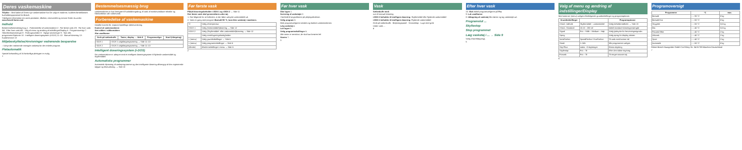Deres vaskemaskine
Tillykke – Med købet af Deres nye vaskemaskine har De valgt et moderne, kvalitets førsteklasses husholdningsprodukt fra Bosch.
Yderligere information om vores produkter, tilbehør, reservedele og service finder du under: www.bosch-home.com
Indhold
Bestemmelsesmæssig brug 1 · Forberedelse af vaskemaskine 2 · Før første vask 2/3 · Før hver vask 3/4 · Efter hver vask 4/5 · Valg af menu og ændring af indstillinger/Display 6 · Programoversigt 7 · Sikkerhedsanvisninger 8 · Forbrugsværdier 8 · Vigtige anvisninger 9 · Tips mht. programmer/Optioner 10 · Intelligent doseringssystem (i-DOS) 11–13 · Manuel dosering 13 · Kundeservice 13
Miljøbeskyttelse/Anvisninger vedrørende besparelse
– Udnyt den maksimale mængde vasketøj for det enkelte program.
Pletautomatik
Speciel behandling af 16 forskellige pletttyper er mulig.
1
Bestemmelsesmæssig brug
vaskemaskinen er kun beregnet til husholdningsbrug, til vask af maskinvaskbare tekstiler og håndvaskbar uld i vaskevand.
Forberedelse af vaskemaskine
Installer korrekt iht. separat Opstillings-/pleievanisning.
Kontrol af vaskemaskinen
Sæt stikket i stikkontakten
Åbn vandhanen
| Greb på sæbeskuffe | Taster, display → Side 6 | Programvælger | Start/ (tilægning) |
| --- | --- | --- | --- |
| i-DOS 1 | i-DOS 1 valgt/lægningsvisning → Side 11–13 |
| i-DOS 2 | i-DOS 2 valgt/lægningsvisning → Side 11–13 |
Intelligent doseringssystem (i-DOS)
Din vaskemaskine er udstyret med et intelligent doseringssystem til flydende vaskemiddel og skyllemiddel.
Automatiske programmer
Automatisk tilpasning af vaskeprogrammet og den intelligente dosering afhængigt af den registrerede tøjtype og tilsmudsning. → Side 10
Før første vask
Påfyld doseringsbeholder i-DOS 1 og i-DOS 2 → Side 11
Den første vask skal gennemføres uden tøj.
1. Gør følgende for at forhindre, at der løber udnyttet vaskemiddel ud.
2. Vask en gang med program Bomuld 90 °C, kom ikke vasketøj i maskinen.
| °C | Vælg af temperatur |
| i-DOS 1 | Vælg (Vaskemiddel)dosering → Side 12 |
| i-DOS 2 | Vælg (Skyllemiddel- eller vaskemiddel)dosering → Side 12 |
| | Vælg centrifugeringshastigheden |
| < (menu) | Vælg grundindstillinger → Side 6 |
| > (menu) | Vælg programindstillinger → Side 6 |
| (Ændre) | Ændre indstillinger i menu → Side 6 |
2
Før hver vask
Åbn lugen 1.
Sortering af vasketøjet 2.
I henhold til angivelserne på plejesymbolerne.
Vælg program 3.
Med programvælgeren tændes og slukkes vaskemaskinen.
Læg vasketøj 4.
Luk lugen 5.
Vælg programindstillinger 6.
Alle taster er sensitive, de skal kun berøres let!
Startes 7.
3
Vask
Sæbeskuffe med:
rum til manuel dosering
i-DOS 2 beholder til intelligent dosering: Skyllemiddel eller flydende vaskemiddel
i-DOS 1 beholder til intelligent dosering: Flydende vaskemiddel
Greb på sæbeskuffe · Betjeningspanel · Serviceklap · Luge med greb
Under vask ...
4
Efter hver vask
10. Sluk Indstil programvælgeren på Fra.
9. Luk vandhanen
8. Udtagning af vasketøj Åbn døren og tag vasketøjet ud.
Programslut ...
Skyllestop
Stop programmet
Læg vasketøj i ... → Side 9
Vælg (Start/tilægning).
5
Valg af menu og ændring af indstillinger/Display
Med tasterne (menu) vælges efterfølgende grundindstillinger og programoptioner.
| Grundindstillinger | | Programoptioner |
| --- | --- | --- |
| i-Dos2: Indhold | Skyllemiddel – vaskemiddel | Vælg beholderindhold. → Side 13 |
| i-Dos1: Standard | 10 ml – 200 ml | Indstil standard-doseringsmængde |
| Signal | Fra – Stille – Medium – Højt | Vælg lydstyrke for hervisningssignaler. |
| Sprog | | Vælg sprog for display tekster. |
| VarioPerfect | SpeedPerfect / EcoPerfect | Til vask med kortere tid |
| Slutid | 1–24h | Når programmet vælges |
| Skyl Plus | maks. +3 skylninger | Ekstra skylning |
| Skyllestop | Fra – Til | Efter den sidste skylning |
| Forvask | Fra – Til | Til meget snavset tøj. |
6
Programoversigt
| Programmer | °C | max. |
| --- | --- | --- |
| Bomuld | – – 90 °C | 8 kg |
| Bomuld Eco | – – 60 °C | 8 kg |
| Strygelet | – – 60 °C | 3,5 kg |
| Mix | – – 40 °C | 3,5 kg |
| Finvask/Silke | – – 40 °C | 2 kg |
| Uldvask | – – 40 °C | 2 kg |
| Sport | – – 40 °C | 2 kg |
| Automatik | – – 60 °C | 8 kg |
Robert Bosch Hausgeräte GmbH Carl-Wery-Str. 34 81739 München Deutschland
7